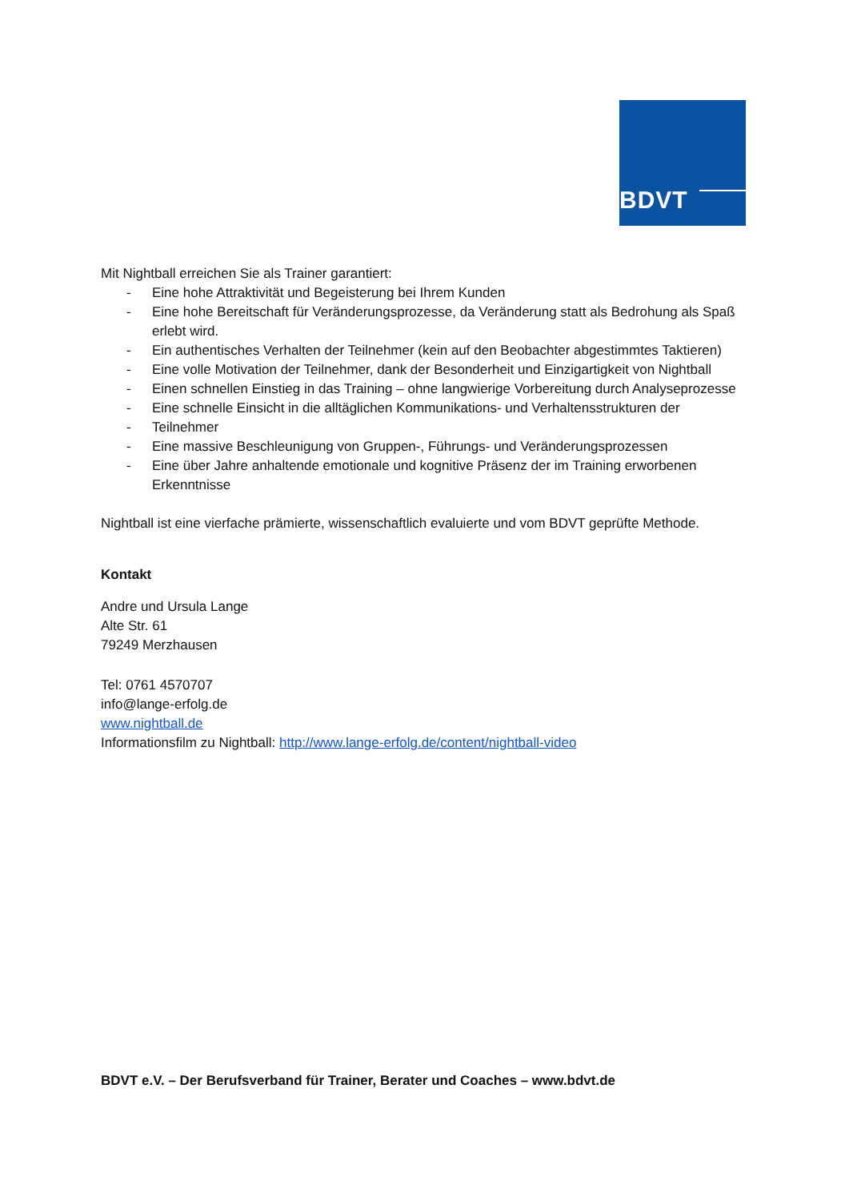BDVT
Mit Nightball erreichen Sie als Trainer garantiert:
- Eine hohe Attraktivität und Begeisterung bei Ihrem Kunden
- Eine hohe Bereitschaft für Veränderungsprozesse, da Veränderung statt als Bedrohung als Spaß erlebt wird.
- Ein authentisches Verhalten der Teilnehmer (kein auf den Beobachter abgestimmtes Taktieren)
- Eine volle Motivation der Teilnehmer, dank der Besonderheit und Einzigartigkeit von Nightball
- Einen schnellen Einstieg in das Training – ohne langwierige Vorbereitung durch Analyseprozesse
- Eine schnelle Einsicht in die alltäglichen Kommunikations- und Verhaltensstrukturen der
- Teilnehmer
- Eine massive Beschleunigung von Gruppen-, Führungs- und Veränderungsprozessen
- Eine über Jahre anhaltende emotionale und kognitive Präsenz der im Training erworbenen Erkenntnisse
Nightball ist eine vierfache prämierte, wissenschaftlich evaluierte und vom BDVT geprüfte Methode.
Kontakt
Andre und Ursula Lange
Alte Str. 61
79249 Merzhausen
Tel: 0761 4570707
info@lange-erfolg.de
www.nightball.de
Informationsfilm zu Nightball: http://www.lange-erfolg.de/content/nightball-video
BDVT e.V. – Der Berufsverband für Trainer, Berater und Coaches – www.bdvt.de